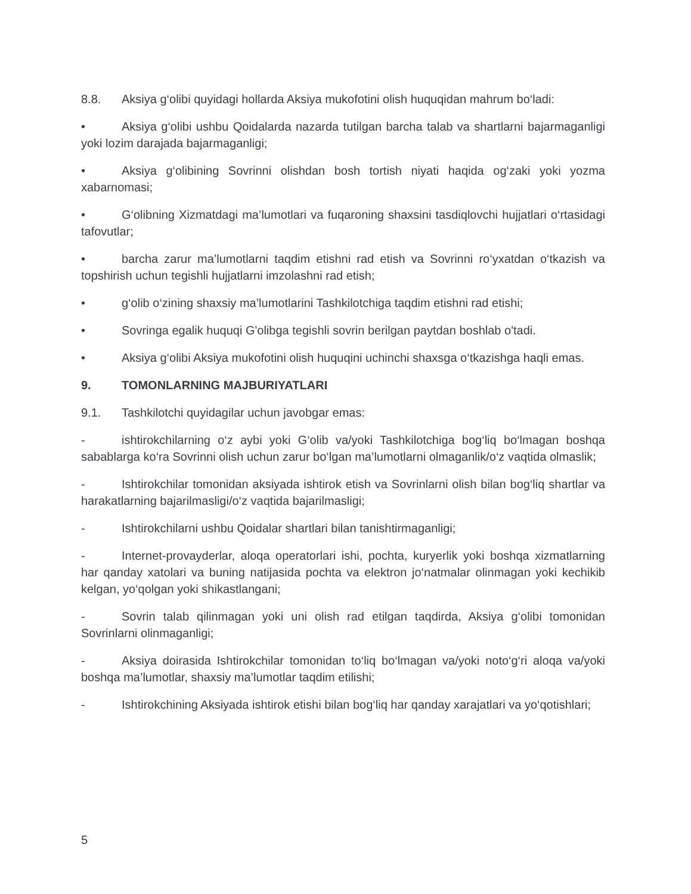8.8. Aksiya g‘olibi quyidagi hollarda Aksiya mukofotini olish huquqidan mahrum bo‘ladi:
• Aksiya g‘olibi ushbu Qoidalarda nazarda tutilgan barcha talab va shartlarni bajarmaganligi yoki lozim darajada bajarmaganligi;
• Aksiya g‘olibining Sovrinni olishdan bosh tortish niyati haqida og‘zaki yoki yozma xabarnomasi;
• G‘olibning Xizmatdagi ma’lumotlari va fuqaroning shaxsini tasdiqlovchi hujjatlari o‘rtasidagi tafovutlar;
• barcha zarur ma’lumotlarni taqdim etishni rad etish va Sovrinni ro‘yxatdan o‘tkazish va topshirish uchun tegishli hujjatlarni imzolashni rad etish;
• g‘olib o‘zining shaxsiy ma’lumotlarini Tashkilotchiga taqdim etishni rad etishi;
• Sovringa egalik huquqi G'olibga tegishli sovrin berilgan paytdan boshlab o'tadi.
• Aksiya g‘olibi Aksiya mukofotini olish huquqini uchinchi shaxsga o‘tkazishga haqli emas.
9. TOMONLARNING MAJBURIYATLARI
9.1. Tashkilotchi quyidagilar uchun javobgar emas:
- ishtirokchilarning o‘z aybi yoki G‘olib va/yoki Tashkilotchiga bog‘liq bo‘lmagan boshqa sabablarga ko‘ra Sovrinni olish uchun zarur bo‘lgan ma’lumotlarni olmaganlik/o‘z vaqtida olmaslik;
- Ishtirokchilar tomonidan aksiyada ishtirok etish va Sovrinlarni olish bilan bog‘liq shartlar va harakatlarning bajarilmasligi/o‘z vaqtida bajarilmasligi;
- Ishtirokchilarni ushbu Qoidalar shartlari bilan tanishtirmaganligi;
- Internet-provayderlar, aloqa operatorlari ishi, pochta, kuryerlik yoki boshqa xizmatlarning har qanday xatolari va buning natijasida pochta va elektron jo‘natmalar olinmagan yoki kechikib kelgan, yo‘qolgan yoki shikastlangani;
- Sovrin talab qilinmagan yoki uni olish rad etilgan taqdirda, Aksiya g‘olibi tomonidan Sovrinlarni olinmaganligi;
- Aksiya doirasida Ishtirokchilar tomonidan to‘liq bo‘lmagan va/yoki noto‘g‘ri aloqa va/yoki boshqa ma’lumotlar, shaxsiy ma’lumotlar taqdim etilishi;
- Ishtirokchining Aksiyada ishtirok etishi bilan bog‘liq har qanday xarajatlari va yo‘qotishlari;
5